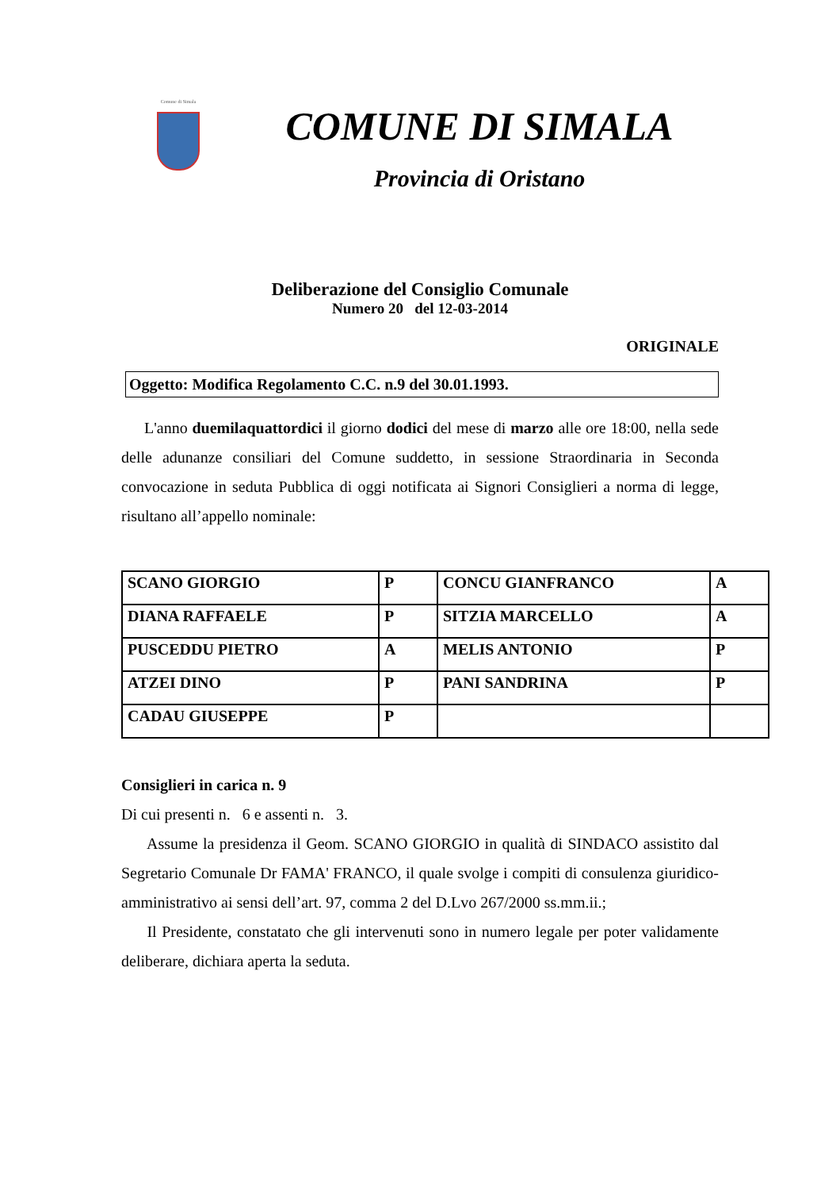Comune di Simala
COMUNE DI SIMALA
Provincia di Oristano
Deliberazione del Consiglio Comunale
Numero 20 del 12-03-2014
ORIGINALE
Oggetto: Modifica Regolamento C.C. n.9 del 30.01.1993.
L'anno duemilaquattordici il giorno dodici del mese di marzo alle ore 18:00, nella sede delle adunanze consiliari del Comune suddetto, in sessione Straordinaria in Seconda convocazione in seduta Pubblica di oggi notificata ai Signori Consiglieri a norma di legge, risultano all’appello nominale:
| SCANO GIORGIO | P | CONCU GIANFRANCO | A |
| DIANA RAFFAELE | P | SITZIA MARCELLO | A |
| PUSCEDDU PIETRO | A | MELIS ANTONIO | P |
| ATZEI DINO | P | PANI SANDRINA | P |
| CADAU GIUSEPPE | P | | |
Consiglieri in carica n. 9
Di cui presenti n. 6 e assenti n. 3.
Assume la presidenza il Geom. SCANO GIORGIO in qualità di SINDACO assistito dal Segretario Comunale Dr FAMA' FRANCO, il quale svolge i compiti di consulenza giuridico-amministrativo ai sensi dell’art. 97, comma 2 del D.Lvo 267/2000 ss.mm.ii.;
Il Presidente, constatato che gli intervenuti sono in numero legale per poter validamente deliberare, dichiara aperta la seduta.